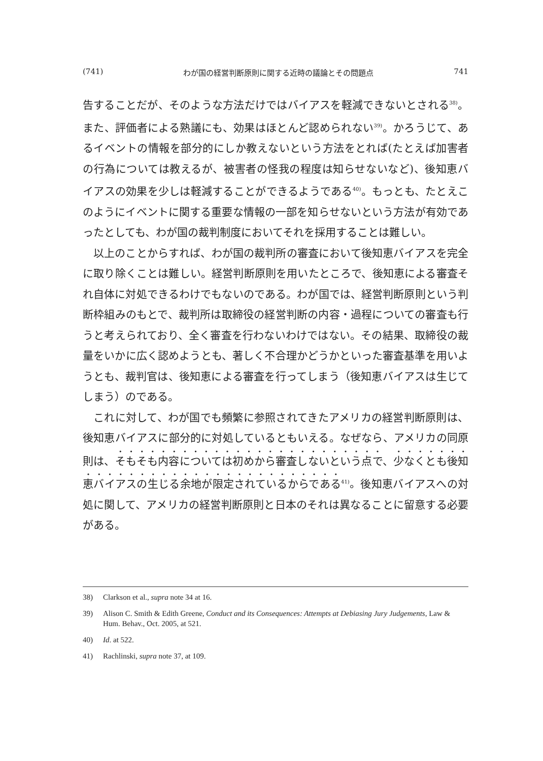(741) わが国の経営判断原則に関する近時の議論とその問題点 741
告することだが、そのような方法だけではバイアスを軽減できないとされる<sup>38)</sup>。また、評価者による熟議にも、効果はほとんど認められない<sup>39)</sup>。かろうじて、あるイベントの情報を部分的にしか教えないという方法をとれば(たとえば加害者の行為については教えるが、被害者の怪我の程度は知らせないなど)、後知恵バイアスの効果を少しは軽減することができるようである<sup>40)</sup>。もっとも、たとえこのようにイベントに関する重要な情報の一部を知らせないという方法が有効であったとしても、わが国の裁判制度においてそれを採用することは難しい。
以上のことからすれば、わが国の裁判所の審査において後知恵バイアスを完全に取り除くことは難しい。経営判断原則を用いたところで、後知恵による審査それ自体に対処できるわけでもないのである。わが国では、経営判断原則という判断枠組みのもとで、裁判所は取締役の経営判断の内容・過程についての審査も行うと考えられており、全く審査を行わないわけではない。その結果、取締役の裁量をいかに広く認めようとも、著しく不合理かどうかといった審査基準を用いようとも、裁判官は、後知恵による審査を行ってしまう（後知恵バイアスは生じてしまう）のである。
これに対して、わが国でも頻繁に参照されてきたアメリカの経営判断原則は、後知恵バイアスに部分的に対処しているともいえる。なぜなら、アメリカの同原則は、そもそも内容については初めから審査しないという点で、少なくとも後知恵バイアスの生じる余地が限定されているからである<sup>41)</sup>。後知恵バイアスへの対処に関して、アメリカの経営判断原則と日本のそれは異なることに留意する必要がある。
38) Clarkson et al., supra note 34 at 16.
39) Alison C. Smith & Edith Greene, Conduct and its Consequences: Attempts at Debiasing Jury Judgements, Law & Hum. Behav., Oct. 2005, at 521.
40) Id. at 522.
41) Rachlinski, supra note 37, at 109.